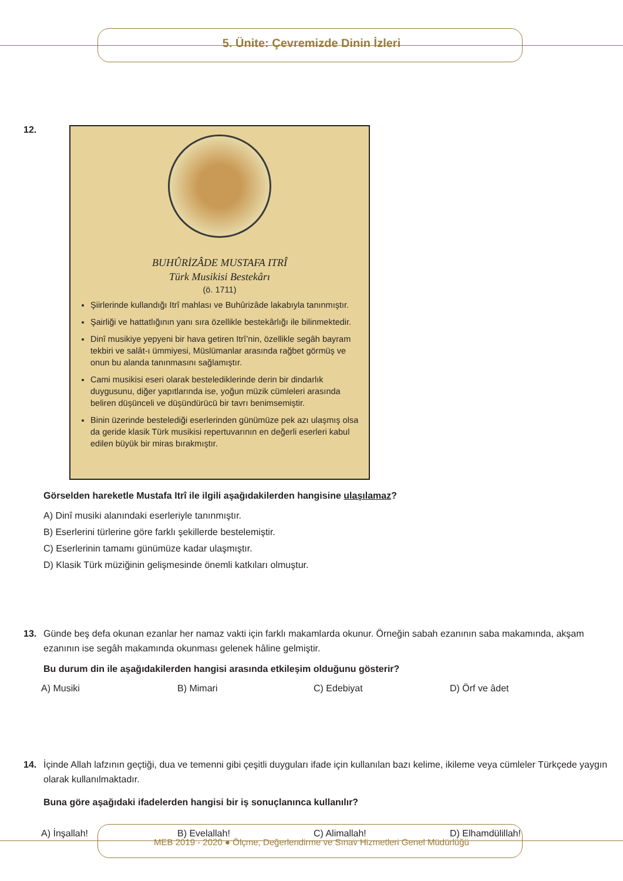5. Ünite: Çevremizde Dinin İzleri
12.
BUHÛRİZÂDE MUSTAFA ITRÎ
Türk Musikisi Bestekârı
(ö. 1711)
Şiirlerinde kullandığı Itrî mahlası ve Buhûrizâde lakabıyla tanınmıştır.
Şairliği ve hattatlığının yanı sıra özellikle bestekârlığı ile bilinmektedir.
Dinî musikiye yepyeni bir hava getiren Itrî’nin, özellikle segâh bayram tekbiri ve salât-ı ümmiyesi, Müslümanlar arasında rağbet görmüş ve onun bu alanda tanınmasını sağlamıştır.
Cami musikisi eseri olarak bestelediklerinde derin bir dindarlık duygusunu, diğer yapıtlarında ise, yoğun müzik cümleleri arasında beliren düşünceli ve düşündürücü bir tavrı benimsemiştir.
Binin üzerinde bestelediği eserlerinden günümüze pek azı ulaşmış olsa da geride klasik Türk musikisi repertuvarının en değerli eserleri kabul edilen büyük bir miras bırakmıştır.
Görselden hareketle Mustafa Itrî ile ilgili aşağıdakilerden hangisine ulaşılamaz?
A) Dinî musiki alanındaki eserleriyle tanınmıştır.
B) Eserlerini türlerine göre farklı şekillerde bestelemiştir.
C) Eserlerinin tamamı günümüze kadar ulaşmıştır.
D) Klasik Türk müziğinin gelişmesinde önemli katkıları olmuştur.
13. Günde beş defa okunan ezanlar her namaz vakti için farklı makamlarda okunur. Örneğin sabah ezanının saba makamında, akşam ezanının ise segâh makamında okunması gelenek hâline gelmiştir.
Bu durum din ile aşağıdakilerden hangisi arasında etkileşim olduğunu gösterir?
A) Musiki B) Mimari C) Edebiyat D) Örf ve âdet
14. İçinde Allah lafzının geçtiği, dua ve temenni gibi çeşitli duyguları ifade için kullanılan bazı kelime, ikileme veya cümleler Türkçede yaygın olarak kullanılmaktadır.
Buna göre aşağıdaki ifadelerden hangisi bir iş sonuçlanınca kullanılır?
A) İnşallah! B) Evelallah! C) Alimallah! D) Elhamdülillah!
MEB 2019 - 2020 ● Ölçme, Değerlendirme ve Sınav Hizmetleri Genel Müdürlüğü